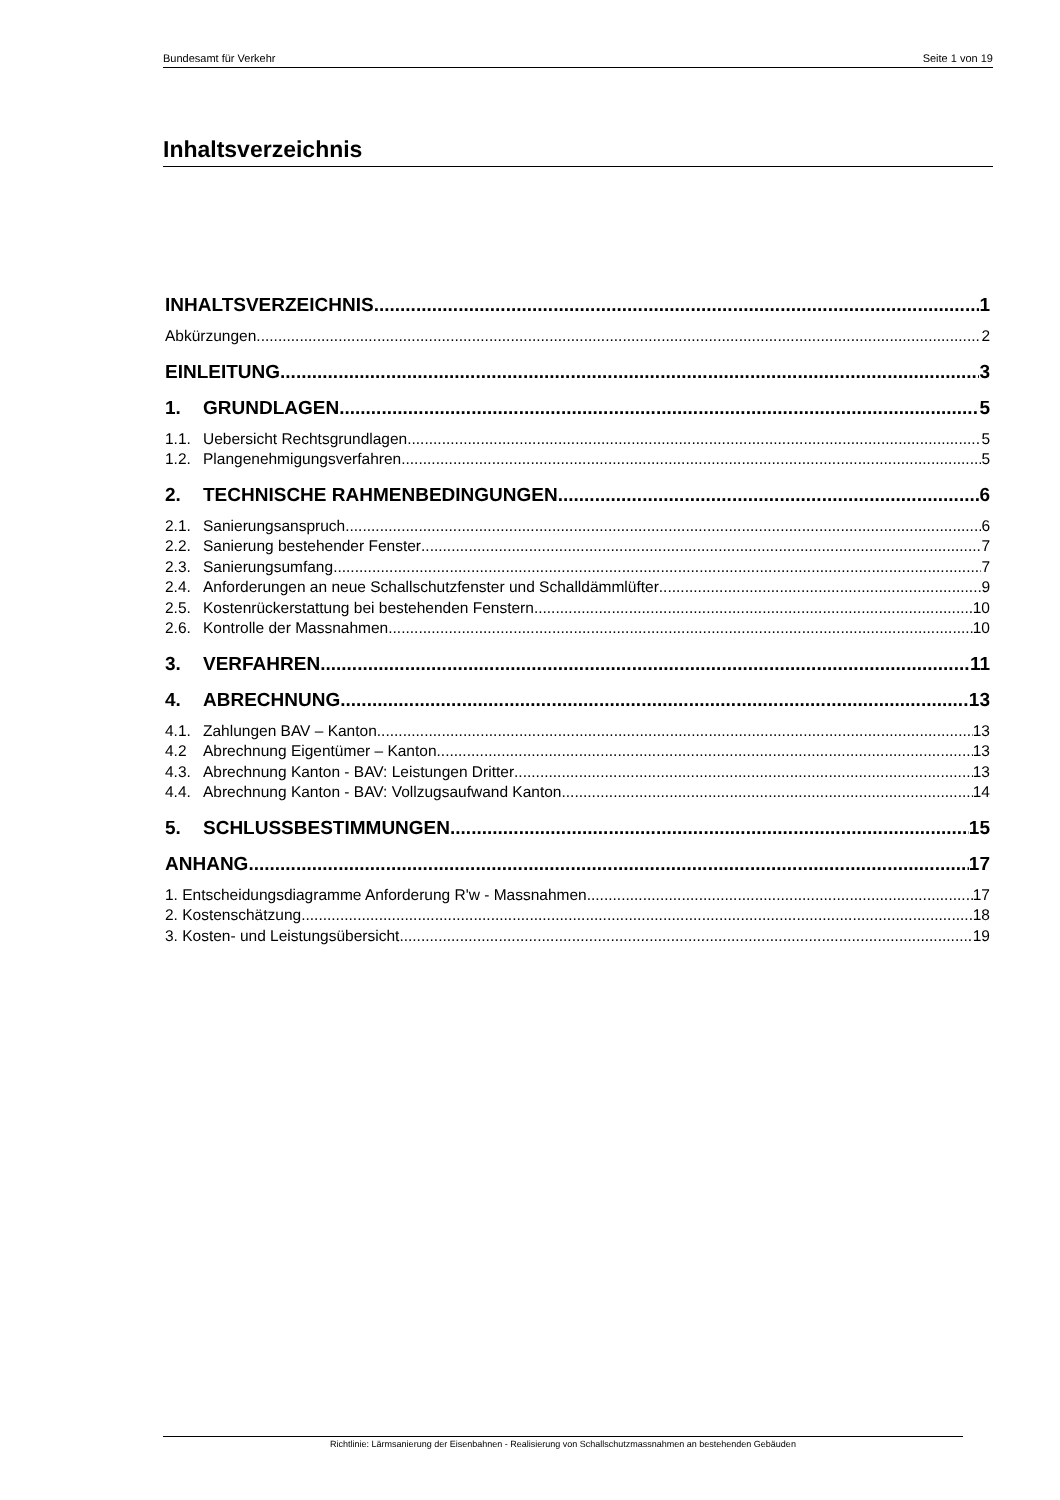Bundesamt für Verkehr Seite 1 von 19
Inhaltsverzeichnis
INHALTSVERZEICHNIS 1
Abkürzungen 2
EINLEITUNG 3
1. GRUNDLAGEN 5
1.1. Uebersicht Rechtsgrundlagen 5
1.2. Plangenehmigungsverfahren 5
2. TECHNISCHE RAHMENBEDINGUNGEN 6
2.1. Sanierungsanspruch 6
2.2. Sanierung bestehender Fenster 7
2.3. Sanierungsumfang 7
2.4. Anforderungen an neue Schallschutzfenster und Schalldämmlüfter 9
2.5. Kostenrückerstattung bei bestehenden Fenstern 10
2.6. Kontrolle der Massnahmen 10
3. VERFAHREN 11
4. ABRECHNUNG 13
4.1. Zahlungen BAV – Kanton 13
4.2 Abrechnung Eigentümer – Kanton 13
4.3. Abrechnung Kanton - BAV: Leistungen Dritter 13
4.4. Abrechnung Kanton - BAV: Vollzugsaufwand Kanton 14
5. SCHLUSSBESTIMMUNGEN 15
ANHANG 17
1. Entscheidungsdiagramme Anforderung R'w - Massnahmen 17
2. Kostenschätzung 18
3. Kosten- und Leistungsübersicht 19
Richtlinie: Lärmsanierung der Eisenbahnen - Realisierung von Schallschutzmassnahmen an bestehenden Gebäuden